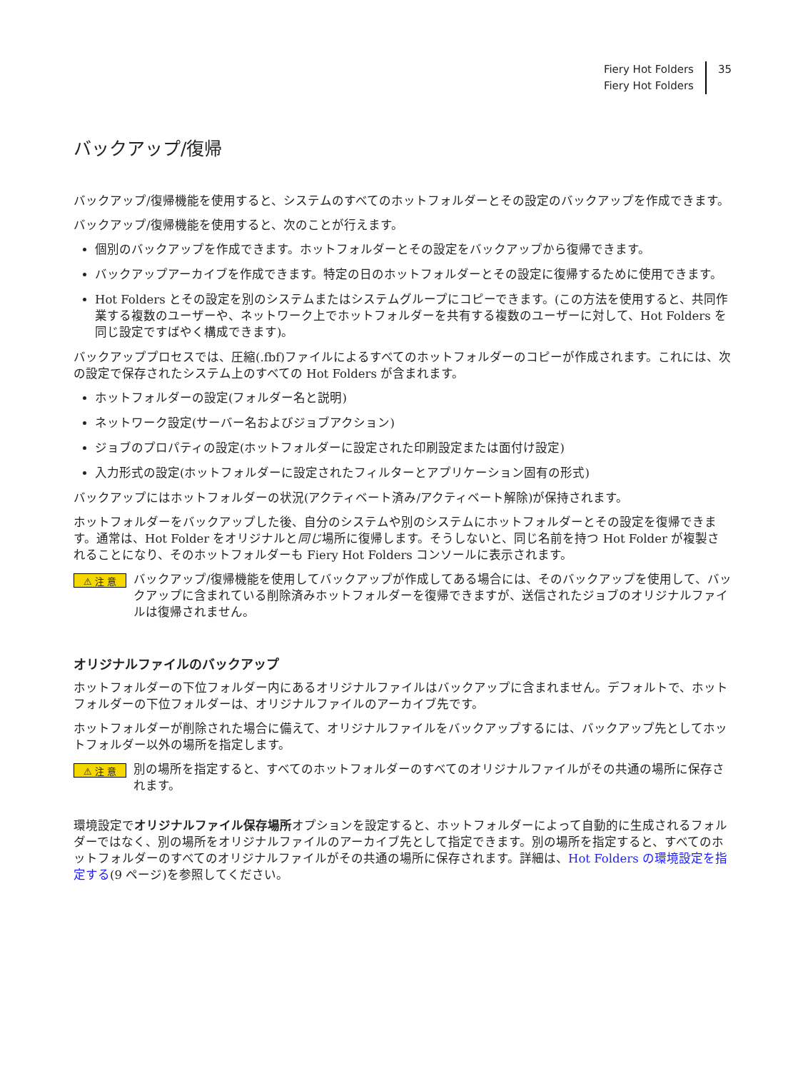Fiery Hot Folders
Fiery Hot Folders
35
バックアップ/復帰
バックアップ/復帰機能を使用すると、システムのすべてのホットフォルダーとその設定のバックアップを作成できます。
バックアップ/復帰機能を使用すると、次のことが行えます。
個別のバックアップを作成できます。ホットフォルダーとその設定をバックアップから復帰できます。
バックアップアーカイブを作成できます。特定の日のホットフォルダーとその設定に復帰するために使用できます。
Hot Folders とその設定を別のシステムまたはシステムグループにコピーできます。(この方法を使用すると、共同作業する複数のユーザーや、ネットワーク上でホットフォルダーを共有する複数のユーザーに対して、Hot Folders を同じ設定ですばやく構成できます)。
バックアッププロセスでは、圧縮(.fbf)ファイルによるすべてのホットフォルダーのコピーが作成されます。これには、次の設定で保存されたシステム上のすべての Hot Folders が含まれます。
ホットフォルダーの設定(フォルダー名と説明)
ネットワーク設定(サーバー名およびジョブアクション)
ジョブのプロパティの設定(ホットフォルダーに設定された印刷設定または面付け設定)
入力形式の設定(ホットフォルダーに設定されたフィルターとアプリケーション固有の形式)
バックアップにはホットフォルダーの状況(アクティベート済み/アクティベート解除)が保持されます。
ホットフォルダーをバックアップした後、自分のシステムや別のシステムにホットフォルダーとその設定を復帰できます。通常は、Hot Folder をオリジナルと同じ場所に復帰します。そうしないと、同じ名前を持つ Hot Folder が複製されることになり、そのホットフォルダーも Fiery Hot Folders コンソールに表示されます。
⚠ 注 意
バックアップ/復帰機能を使用してバックアップが作成してある場合には、そのバックアップを使用して、バックアップに含まれている削除済みホットフォルダーを復帰できますが、送信されたジョブのオリジナルファイルは復帰されません。
オリジナルファイルのバックアップ
ホットフォルダーの下位フォルダー内にあるオリジナルファイルはバックアップに含まれません。デフォルトで、ホットフォルダーの下位フォルダーは、オリジナルファイルのアーカイブ先です。
ホットフォルダーが削除された場合に備えて、オリジナルファイルをバックアップするには、バックアップ先としてホットフォルダー以外の場所を指定します。
⚠ 注 意
別の場所を指定すると、すべてのホットフォルダーのすべてのオリジナルファイルがその共通の場所に保存されます。
環境設定でオリジナルファイル保存場所オプションを設定すると、ホットフォルダーによって自動的に生成されるフォルダーではなく、別の場所をオリジナルファイルのアーカイブ先として指定できます。別の場所を指定すると、すべてのホットフォルダーのすべてのオリジナルファイルがその共通の場所に保存されます。詳細は、Hot Folders の環境設定を指定する(9 ページ)を参照してください。